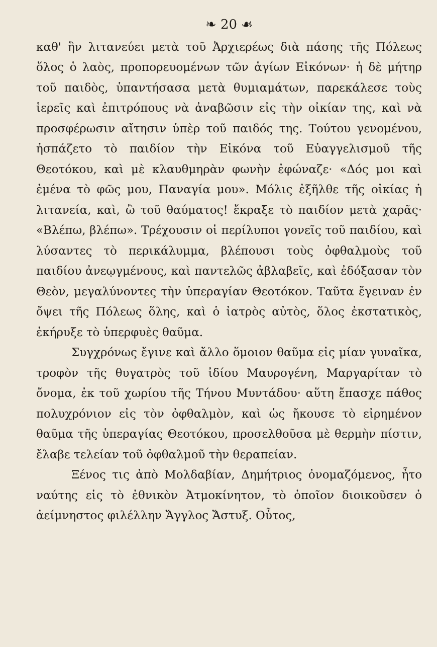❧ 20 ☙
καθ' ἣν λιτανεύει μετὰ τοῦ Ἀρχιερέως διὰ πάσης τῆς Πόλεως ὅλος ὁ λαὸς, προπορευομένων τῶν ἁγίων Εἰκόνων· ἡ δὲ μήτηρ τοῦ παιδὸς, ὑπαντήσασα μετὰ θυμιαμάτων, παρεκάλεσε τοὺς ἱερεῖς καὶ ἐπιτρόπους νὰ ἀναβῶσιν εἰς τὴν οἰκίαν της, καὶ νὰ προσφέρωσιν αἴτησιν ὑπὲρ τοῦ παιδός της. Τούτου γενομένου, ἠσπάζετο τὸ παιδίον τὴν Εἰκόνα τοῦ Εὐαγγελισμοῦ τῆς Θεοτόκου, καὶ μὲ κλαυθμηρὰν φωνὴν ἐφώναζε· «Δός μοι καὶ ἐμένα τὸ φῶς μου, Παναγία μου». Μόλις ἐξῆλθε τῆς οἰκίας ἡ λιτανεία, καὶ, ὢ τοῦ θαύματος! ἔκραξε τὸ παιδίον μετὰ χαρᾶς· «Βλέπω, βλέπω». Τρέχουσιν οἱ περίλυποι γονεῖς τοῦ παιδίου, καὶ λύσαντες τὸ περικάλυμμα, βλέπουσι τοὺς ὀφθαλμοὺς τοῦ παιδίου ἀνεῳγμένους, καὶ παντελῶς ἀβλαβεῖς, καὶ ἐδόξασαν τὸν Θεὸν, μεγαλύνοντες τὴν ὑπεραγίαν Θεοτόκον. Ταῦτα ἔγειναν ἐν ὄψει τῆς Πόλεως ὅλης, καὶ ὁ ἰατρὸς αὐτὸς, ὅλος ἐκστατικὸς, ἐκήρυξε τὸ ὑπερφυὲς θαῦμα.
Συγχρόνως ἔγινε καὶ ἄλλο ὅμοιον θαῦμα εἰς μίαν γυναῖκα, τροφὸν τῆς θυγατρὸς τοῦ ἰδίου Μαυρογένη, Μαργαρίταν τὸ ὄνομα, ἐκ τοῦ χωρίου τῆς Τήνου Μυντάδου· αὕτη ἔπασχε πάθος πολυχρόνιον εἰς τὸν ὀφθαλμὸν, καὶ ὡς ἤκουσε τὸ εἰρημένον θαῦμα τῆς ὑπεραγίας Θεοτόκου, προσελθοῦσα μὲ θερμὴν πίστιν, ἔλαβε τελείαν τοῦ ὀφθαλμοῦ τὴν θεραπείαν.
Ξένος τις ἀπὸ Μολδαβίαν, Δημήτριος ὀνομαζόμενος, ἦτο ναύτης εἰς τὸ ἐθνικὸν Ἀτμοκίνητον, τὸ ὁποῖον διοικοῦσεν ὁ ἀείμνηστος φιλέλλην Ἄγγλος Ἄστυξ. Οὗτος,